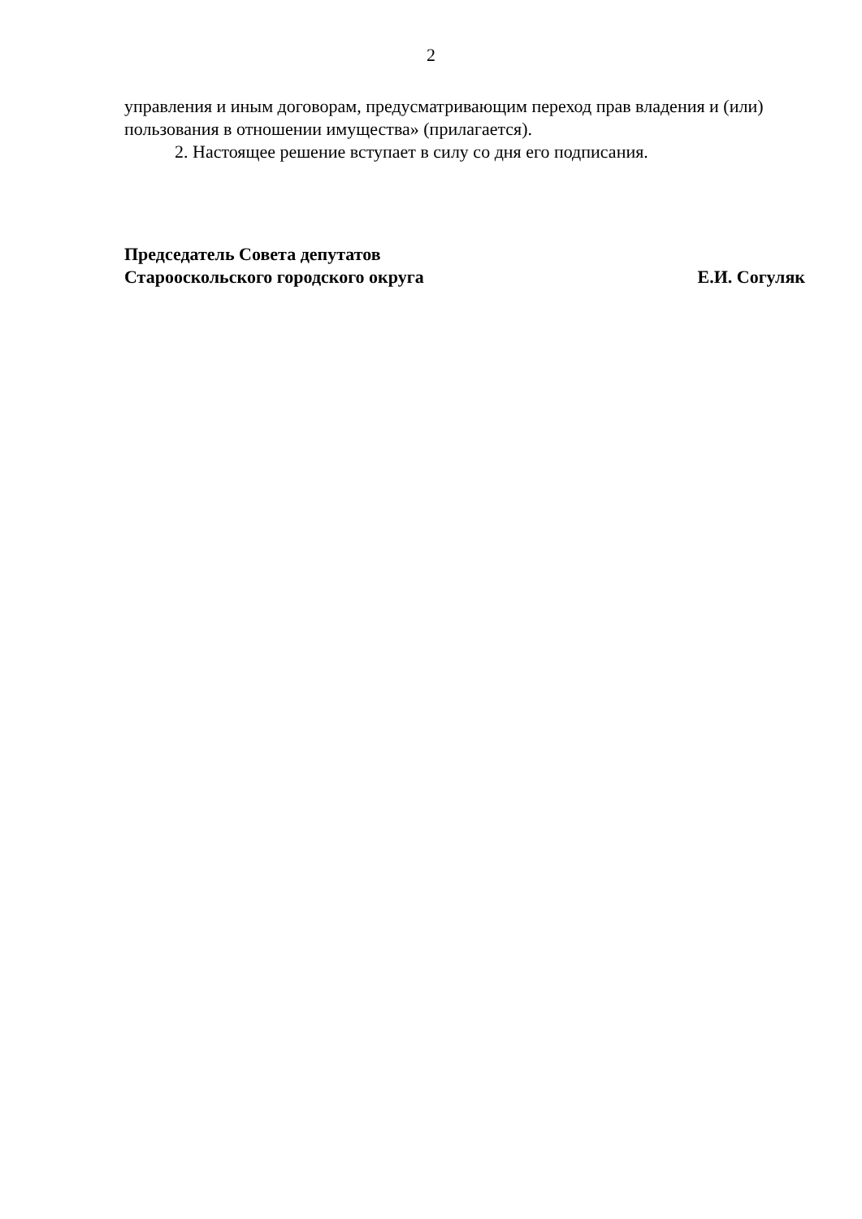2
управления и иным договорам, предусматривающим переход прав владения и (или) пользования в отношении имущества» (прилагается).
2. Настоящее решение вступает в силу со дня его подписания.
Председатель Совета депутатов
Старооскольского городского округа
Е.И. Согуляк